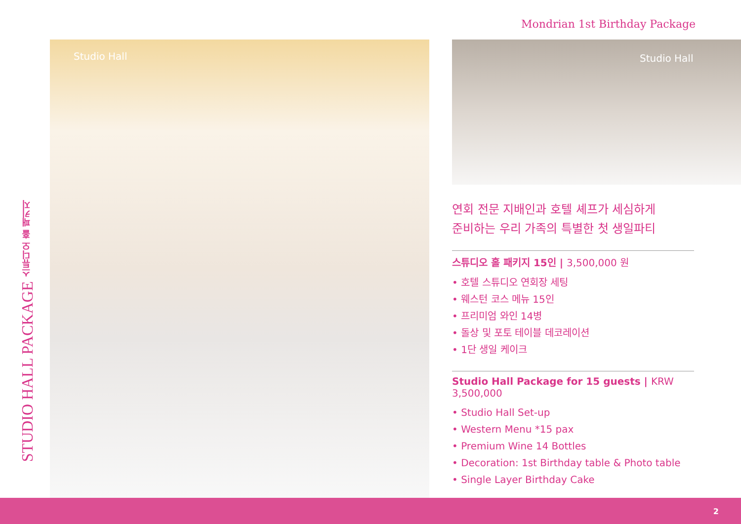Mondrian 1st Birthday Package
STUDIO HALL PACKAGE 스튜디오 홀 패키지
Studio Hall Studio Hall
연회 전문 지배인과 호텔 셰프가 세심하게
준비하는 우리 가족의 특별한 첫 생일파티
스튜디오 홀 패키지 15인 | 3,500,000 원
• 호텔 스튜디오 연회장 세팅
• 웨스턴 코스 메뉴 15인
• 프리미엄 와인 14병
• 돌상 및 포토 테이블 데코레이션
• 1단 생일 케이크
Studio Hall Package for 15 guests | KRW 3,500,000
• Studio Hall Set-up
• Western Menu *15 pax
• Premium Wine 14 Bottles
• Decoration: 1st Birthday table & Photo table
• Single Layer Birthday Cake
2